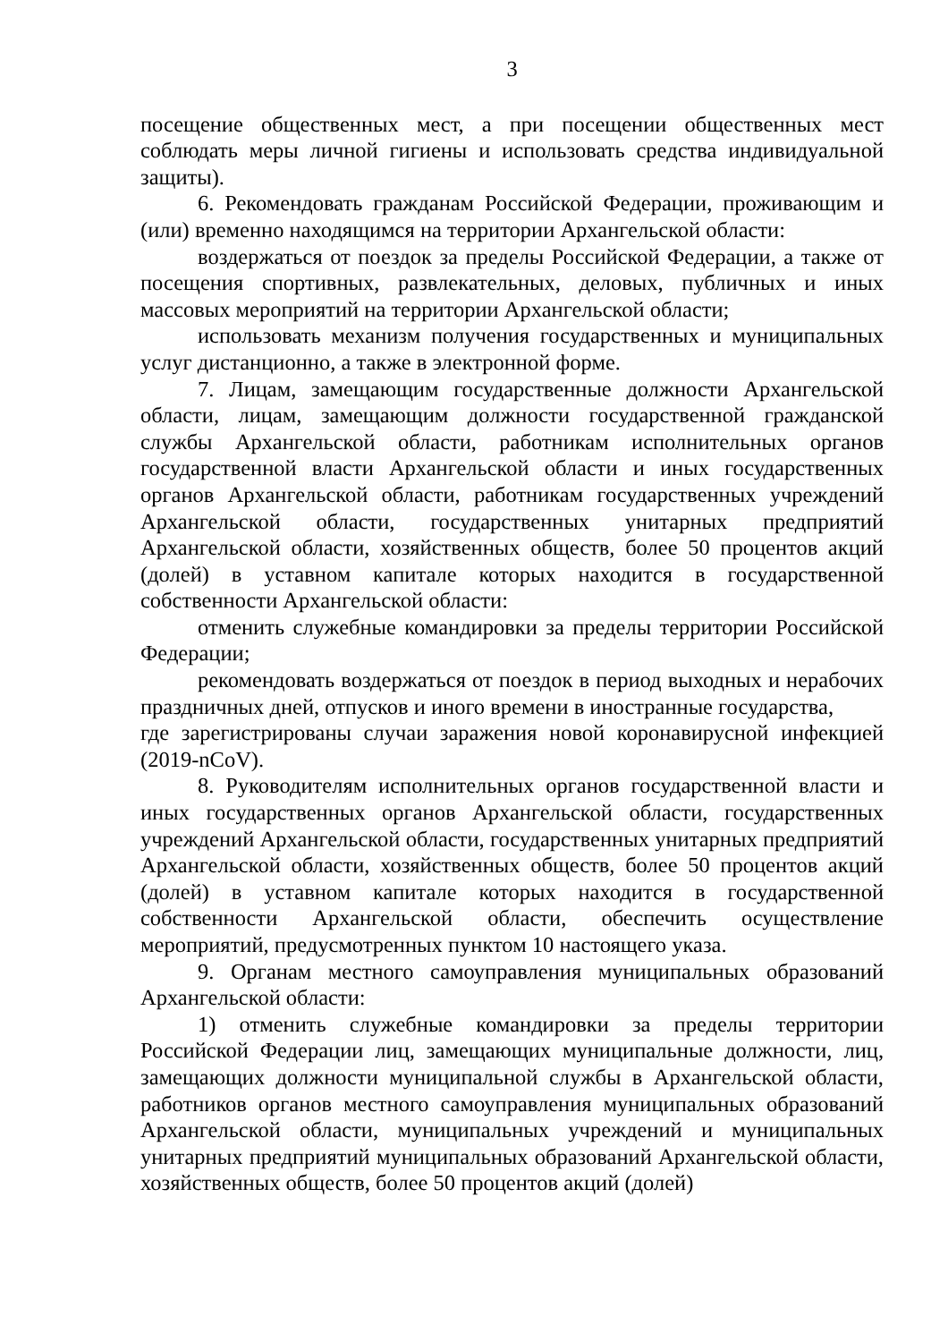3
посещение общественных мест, а при посещении общественных мест соблюдать меры личной гигиены и использовать средства индивидуальной защиты).
6. Рекомендовать гражданам Российской Федерации, проживающим и (или) временно находящимся на территории Архангельской области:
воздержаться от поездок за пределы Российской Федерации, а также от посещения спортивных, развлекательных, деловых, публичных и иных массовых мероприятий на территории Архангельской области;
использовать механизм получения государственных и муниципальных услуг дистанционно, а также в электронной форме.
7. Лицам, замещающим государственные должности Архангельской области, лицам, замещающим должности государственной гражданской службы Архангельской области, работникам исполнительных органов государственной власти Архангельской области и иных государственных органов Архангельской области, работникам государственных учреждений Архангельской области, государственных унитарных предприятий Архангельской области, хозяйственных обществ, более 50 процентов акций (долей) в уставном капитале которых находится в государственной собственности Архангельской области:
отменить служебные командировки за пределы территории Российской Федерации;
рекомендовать воздержаться от поездок в период выходных и нерабочих праздничных дней, отпусков и иного времени в иностранные государства,
где зарегистрированы случаи заражения новой коронавирусной инфекцией (2019-nCoV).
8. Руководителям исполнительных органов государственной власти и иных государственных органов Архангельской области, государственных учреждений Архангельской области, государственных унитарных предприятий Архангельской области, хозяйственных обществ, более 50 процентов акций (долей) в уставном капитале которых находится в государственной собственности Архангельской области, обеспечить осуществление мероприятий, предусмотренных пунктом 10 настоящего указа.
9. Органам местного самоуправления муниципальных образований Архангельской области:
1) отменить служебные командировки за пределы территории Российской Федерации лиц, замещающих муниципальные должности, лиц, замещающих должности муниципальной службы в Архангельской области, работников органов местного самоуправления муниципальных образований Архангельской области, муниципальных учреждений и муниципальных унитарных предприятий муниципальных образований Архангельской области, хозяйственных обществ, более 50 процентов акций (долей)